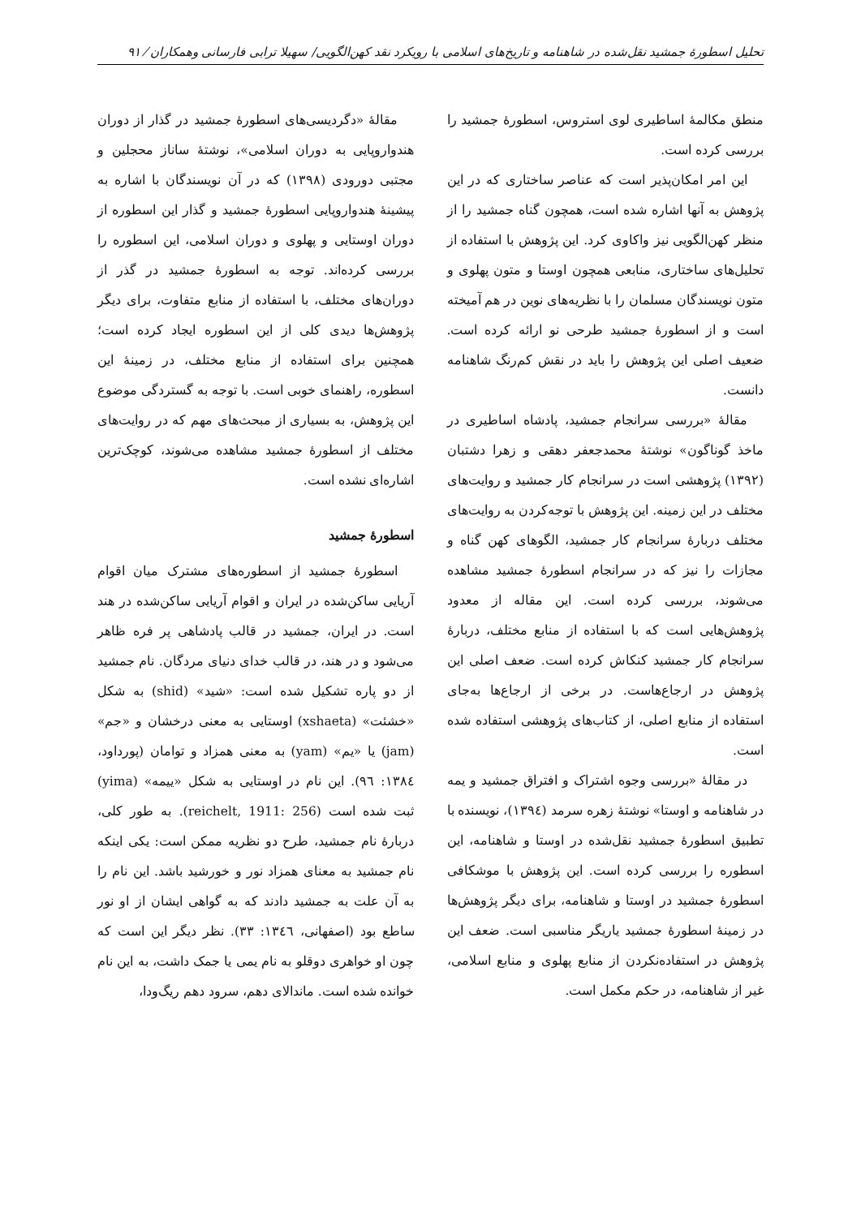تحلیل اسطورۀ جمشید نقل‌شده در شاهنامه و تاریخ‌های اسلامی با رویکرد نقد کهن‌الگویی/ سهیلا ترابی فارسانی وهمکاران ⁄ ۹۱
منطق مکالمۀ اساطیری لوی استروس، اسطورۀ جمشید را بررسی کرده است.
این امر امکان‌پذیر است که عناصر ساختاری که در این پژوهش به آنها اشاره شده است، همچون گناه جمشید را از منظر کهن‌الگویی نیز واکاوی کرد. این پژوهش با استفاده از تحلیل‌های ساختاری، منابعی همچون اوستا و متون پهلوی و متون نویسندگان مسلمان را با نظریه‌های نوین در هم آمیخته است و از اسطورۀ جمشید طرحی نو ارائه کرده است. ضعیف اصلی این پژوهش را باید در نقش کم‌رنگ شاهنامه دانست.
مقالۀ «بررسی سرانجام جمشید، پادشاه اساطیری در ماخذ گوناگون» نوشتۀ محمدجعفر دهقی و زهرا دشتبان (۱۳۹۲) پژوهشی است در سرانجام کار جمشید و روایت‌های مختلف در این زمینه. این پژوهش با توجه‌کردن به روایت‌های مختلف دربارۀ سرانجام کار جمشید، الگوهای کهن گناه و مجازات را نیز که در سرانجام اسطورۀ جمشید مشاهده می‌شوند، بررسی کرده است. این مقاله از معدود پژوهش‌هایی است که با استفاده از منابع مختلف، دربارۀ سرانجام کار جمشید کنکاش کرده است. ضعف اصلی این پژوهش در ارجاع‌هاست. در برخی از ارجاع‌ها به‌جای استفاده از منابع اصلی، از کتاب‌های پژوهشی استفاده شده است.
در مقالۀ «بررسی وجوه اشتراک و افتراق جمشید و یمه در شاهنامه و اوستا» نوشتۀ زهره سرمد (۱۳۹٤)، نویسنده با تطبیق اسطورۀ جمشید نقل‌شده در اوستا و شاهنامه، این اسطوره را بررسی کرده است. این پژوهش با موشکافی اسطورۀ جمشید در اوستا و شاهنامه، برای دیگر پژوهش‌ها در زمینۀ اسطورۀ جمشید یاریگر مناسبی است. ضعف این پژوهش در استفاده‌نکردن از منابع پهلوی و منابع اسلامی، غیر از شاهنامه، در حکم مکمل است.
مقالۀ «دگردیسی‌های اسطورۀ جمشید در گذار از دوران هندواروپایی به دوران اسلامی»، نوشتۀ ساناز محجلین و مجتبی دورودی (۱۳۹۸) که در آن نویسندگان با اشاره به پیشینۀ هندواروپایی اسطورۀ جمشید و گذار این اسطوره از دوران اوستایی و پهلوی و دوران اسلامی، این اسطوره را بررسی کرده‌اند. توجه به اسطورۀ جمشید در گذر از دوران‌های مختلف، با استفاده از منابع متفاوت، برای دیگر پژوهش‌ها دیدی کلی از این اسطوره ایجاد کرده است؛ همچنین برای استفاده از منابع مختلف، در زمینۀ این اسطوره، راهنمای خوبی است. با توجه به گستردگی موضوع این پژوهش، به بسیاری از مبحث‌های مهم که در روایت‌های مختلف از اسطورۀ جمشید مشاهده می‌شوند، کوچک‌ترین اشاره‌ای نشده است.
اسطورۀ جمشید
اسطورۀ جمشید از اسطوره‌های مشترک میان اقوام آریایی ساکن‌شده در ایران و اقوام آریایی ساکن‌شده در هند است. در ایران، جمشید در قالب پادشاهی پر فره ظاهر می‌شود و در هند، در قالب خدای دنیای مردگان. نام جمشید از دو پاره تشکیل شده است: «شید» (shid) به شکل «خشئت» (xshaeta) اوستایی به معنی درخشان و «جم» (jam) یا «یم» (yam) به معنی همزاد و توامان (پورداود، ۱۳۸٤: ۹٦). این نام در اوستایی به شکل «ییمه» (yima) ثبت شده است (reichelt, 1911: 256). به طور کلی، دربارۀ نام جمشید، طرح دو نظریه ممکن است: یکی اینکه نام جمشید به معنای همزاد نور و خورشید باشد. این نام را به آن علت به جمشید دادند که به گواهی ایشان از او نور ساطع بود (اصفهانی، ۱۳٤٦: ۳۳). نظر دیگر این است که چون او خواهری دوقلو به نام یمی یا جمک داشت، به این نام خوانده شده است. ماندالای دهم، سرود دهم ریگ‌ودا،